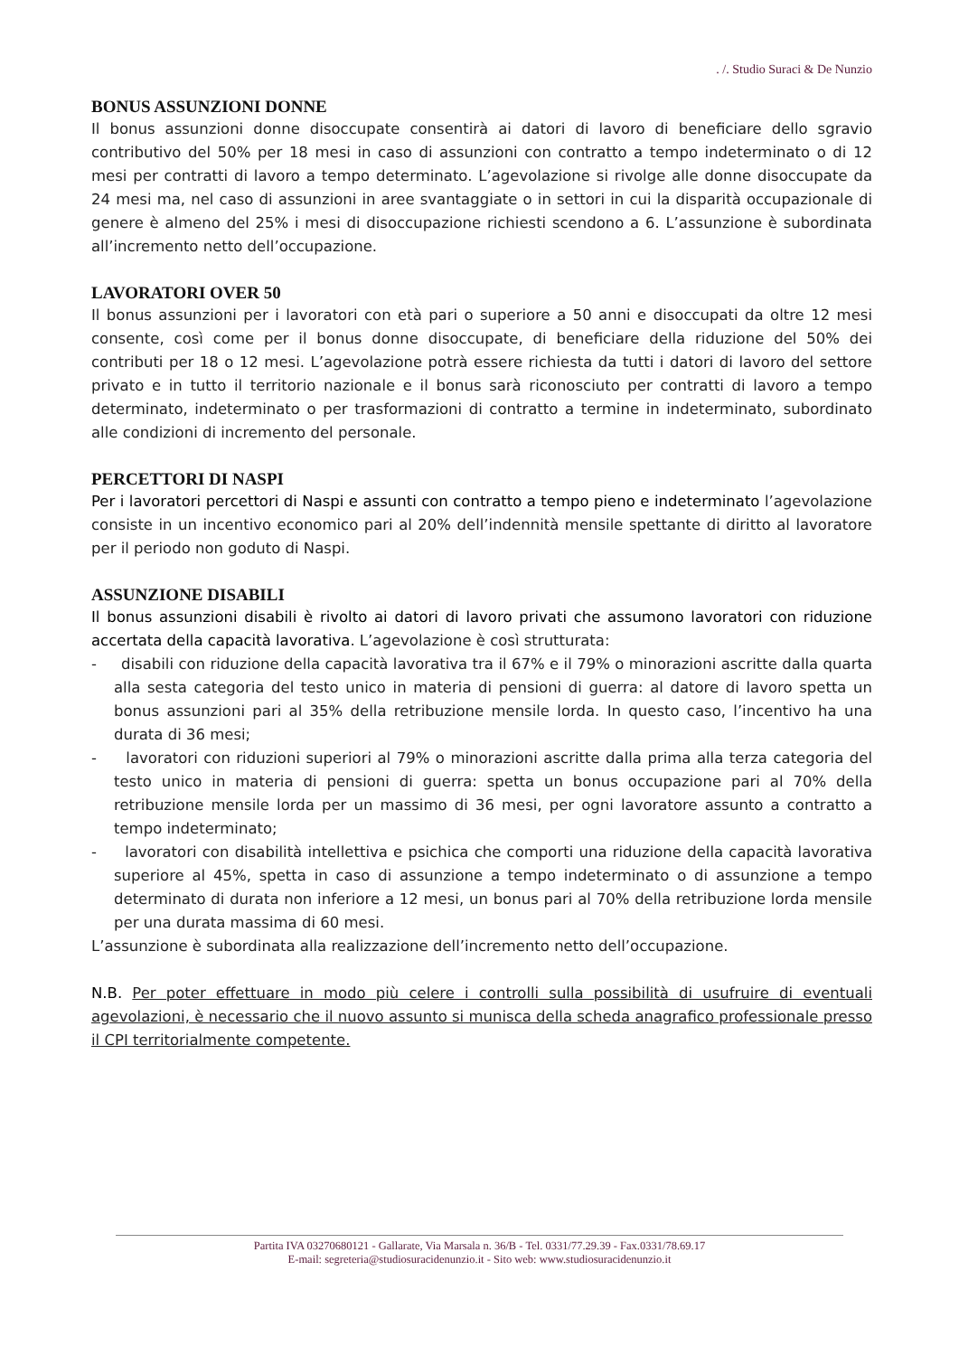. /. Studio Suraci & De Nunzio
BONUS ASSUNZIONI DONNE
Il bonus assunzioni donne disoccupate consentirà ai datori di lavoro di beneficiare dello sgravio contributivo del 50% per 18 mesi in caso di assunzioni con contratto a tempo indeterminato o di 12 mesi per contratti di lavoro a tempo determinato. L’agevolazione si rivolge alle donne disoccupate da 24 mesi ma, nel caso di assunzioni in aree svantaggiate o in settori in cui la disparità occupazionale di genere è almeno del 25% i mesi di disoccupazione richiesti scendono a 6. L’assunzione è subordinata all’incremento netto dell’occupazione.
LAVORATORI OVER 50
Il bonus assunzioni per i lavoratori con età pari o superiore a 50 anni e disoccupati da oltre 12 mesi consente, così come per il bonus donne disoccupate, di beneficiare della riduzione del 50% dei contributi per 18 o 12 mesi. L’agevolazione potrà essere richiesta da tutti i datori di lavoro del settore privato e in tutto il territorio nazionale e il bonus sarà riconosciuto per contratti di lavoro a tempo determinato, indeterminato o per trasformazioni di contratto a termine in indeterminato, subordinato alle condizioni di incremento del personale.
PERCETTORI DI NASPI
Per i lavoratori percettori di Naspi e assunti con contratto a tempo pieno e indeterminato l’agevolazione consiste in un incentivo economico pari al 20% dell’indennità mensile spettante di diritto al lavoratore per il periodo non goduto di Naspi.
ASSUNZIONE DISABILI
Il bonus assunzioni disabili è rivolto ai datori di lavoro privati che assumono lavoratori con riduzione accertata della capacità lavorativa. L’agevolazione è così strutturata:
- disabili con riduzione della capacità lavorativa tra il 67% e il 79% o minorazioni ascritte dalla quarta alla sesta categoria del testo unico in materia di pensioni di guerra: al datore di lavoro spetta un bonus assunzioni pari al 35% della retribuzione mensile lorda. In questo caso, l’incentivo ha una durata di 36 mesi;
- lavoratori con riduzioni superiori al 79% o minorazioni ascritte dalla prima alla terza categoria del testo unico in materia di pensioni di guerra: spetta un bonus occupazione pari al 70% della retribuzione mensile lorda per un massimo di 36 mesi, per ogni lavoratore assunto a contratto a tempo indeterminato;
- lavoratori con disabilità intellettiva e psichica che comporti una riduzione della capacità lavorativa superiore al 45%, spetta in caso di assunzione a tempo indeterminato o di assunzione a tempo determinato di durata non inferiore a 12 mesi, un bonus pari al 70% della retribuzione lorda mensile per una durata massima di 60 mesi.
L’assunzione è subordinata alla realizzazione dell’incremento netto dell’occupazione.
N.B. Per poter effettuare in modo più celere i controlli sulla possibilità di usufruire di eventuali agevolazioni, è necessario che il nuovo assunto si munisca della scheda anagrafico professionale presso il CPI territorialmente competente.
Partita IVA 03270680121 - Gallarate, Via Marsala n. 36/B - Tel. 0331/77.29.39 - Fax.0331/78.69.17
E-mail: segreteria@studiosuracidenunzio.it - Sito web: www.studiosuracidenunzio.it